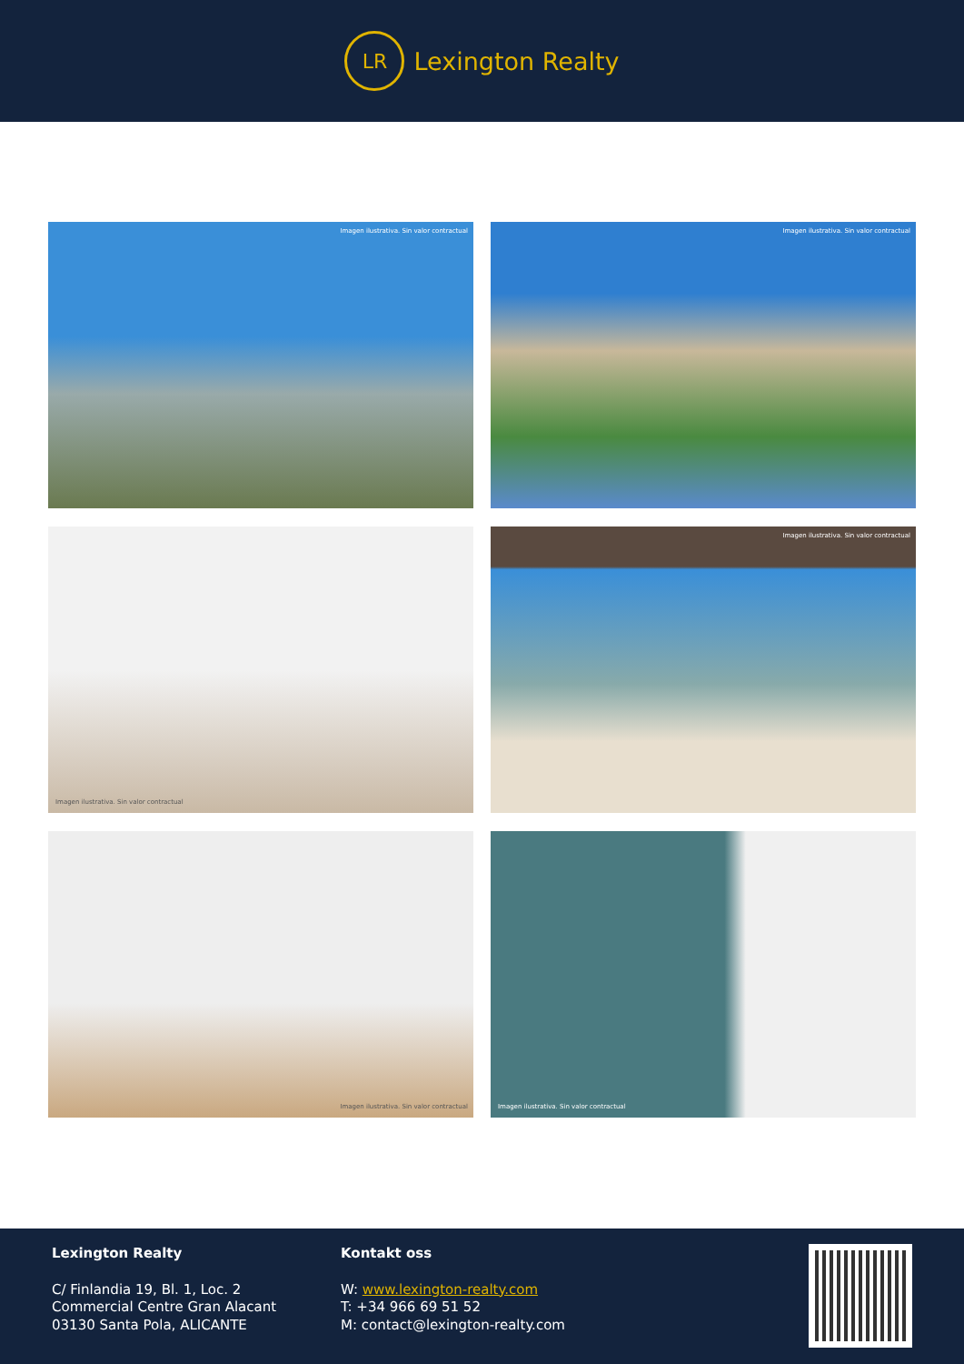LR
Lexington Realty
Imagen ilustrativa. Sin valor contractual
Imagen ilustrativa. Sin valor contractual
Imagen ilustrativa. Sin valor contractual
Imagen ilustrativa. Sin valor contractual
Imagen ilustrativa. Sin valor contractual
Imagen ilustrativa. Sin valor contractual
Lexington Realty
C/ Finlandia 19, Bl. 1, Loc. 2
Commercial Centre Gran Alacant
03130 Santa Pola, ALICANTE
Kontakt oss
W: www.lexington-realty.com
T: +34 966 69 51 52
M: contact@lexington-realty.com